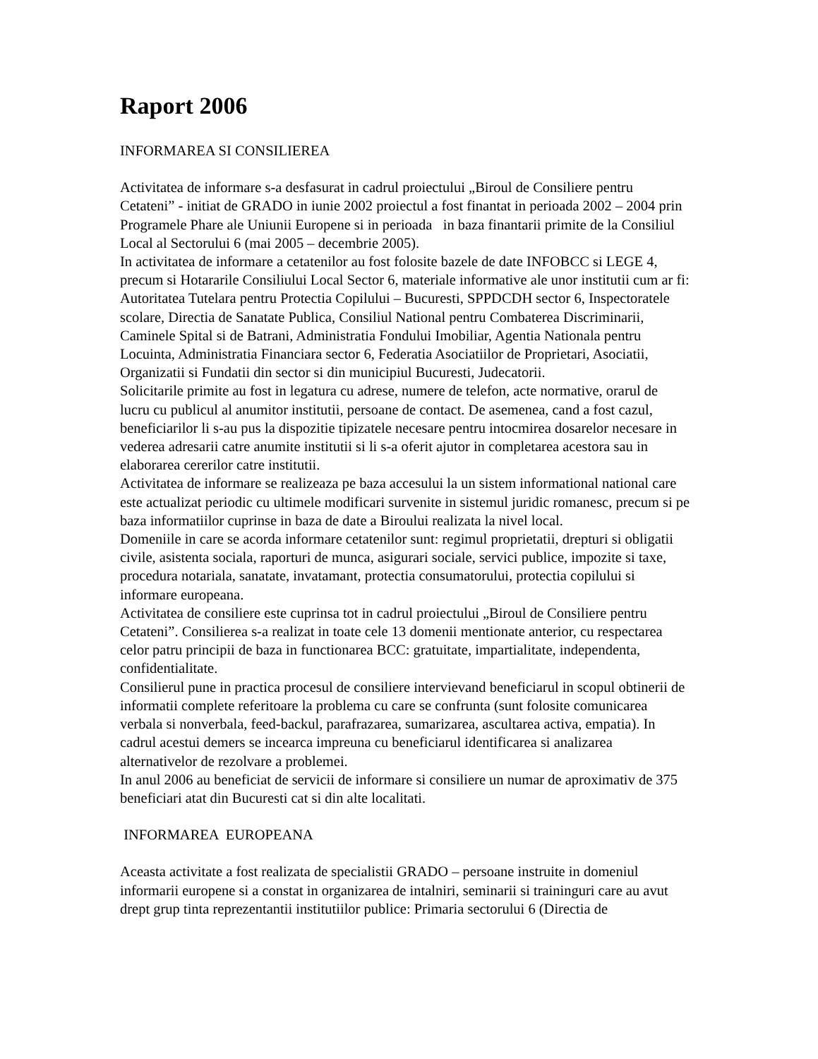Raport 2006
INFORMAREA SI CONSILIEREA
Activitatea de informare s-a desfasurat in cadrul proiectului „Biroul de Consiliere pentru Cetateni” - initiat de GRADO in iunie 2002 proiectul a fost finantat in perioada 2002 – 2004 prin Programele Phare ale Uniunii Europene si in perioada in baza finantarii primite de la Consiliul Local al Sectorului 6 (mai 2005 – decembrie 2005).
In activitatea de informare a cetatenilor au fost folosite bazele de date INFOBCC si LEGE 4, precum si Hotararile Consiliului Local Sector 6, materiale informative ale unor institutii cum ar fi: Autoritatea Tutelara pentru Protectia Copilului – Bucuresti, SPPDCDH sector 6, Inspectoratele scolare, Directia de Sanatate Publica, Consiliul National pentru Combaterea Discriminarii, Caminele Spital si de Batrani, Administratia Fondului Imobiliar, Agentia Nationala pentru Locuinta, Administratia Financiara sector 6, Federatia Asociatiilor de Proprietari, Asociatii, Organizatii si Fundatii din sector si din municipiul Bucuresti, Judecatorii.
Solicitarile primite au fost in legatura cu adrese, numere de telefon, acte normative, orarul de lucru cu publicul al anumitor institutii, persoane de contact. De asemenea, cand a fost cazul, beneficiarilor li s-au pus la dispozitie tipizatele necesare pentru intocmirea dosarelor necesare in vederea adresarii catre anumite institutii si li s-a oferit ajutor in completarea acestora sau in elaborarea cererilor catre institutii.
Activitatea de informare se realizeaza pe baza accesului la un sistem informational national care este actualizat periodic cu ultimele modificari survenite in sistemul juridic romanesc, precum si pe baza informatiilor cuprinse in baza de date a Biroului realizata la nivel local.
Domeniile in care se acorda informare cetatenilor sunt: regimul proprietatii, drepturi si obligatii civile, asistenta sociala, raporturi de munca, asigurari sociale, servici publice, impozite si taxe, procedura notariala, sanatate, invatamant, protectia consumatorului, protectia copilului si informare europeana.
Activitatea de consiliere este cuprinsa tot in cadrul proiectului „Biroul de Consiliere pentru Cetateni”. Consilierea s-a realizat in toate cele 13 domenii mentionate anterior, cu respectarea celor patru principii de baza in functionarea BCC: gratuitate, impartialitate, independenta, confidentialitate.
Consilierul pune in practica procesul de consiliere intervievand beneficiarul in scopul obtinerii de informatii complete referitoare la problema cu care se confrunta (sunt folosite comunicarea verbala si nonverbala, feed-backul, parafrazarea, sumarizarea, ascultarea activa, empatia). In cadrul acestui demers se incearca impreuna cu beneficiarul identificarea si analizarea alternativelor de rezolvare a problemei.
In anul 2006 au beneficiat de servicii de informare si consiliere un numar de aproximativ de 375 beneficiari atat din Bucuresti cat si din alte localitati.
INFORMAREA EUROPEANA
Aceasta activitate a fost realizata de specialistii GRADO – persoane instruite in domeniul informarii europene si a constat in organizarea de intalniri, seminarii si traininguri care au avut drept grup tinta reprezentantii institutiilor publice: Primaria sectorului 6 (Directia de